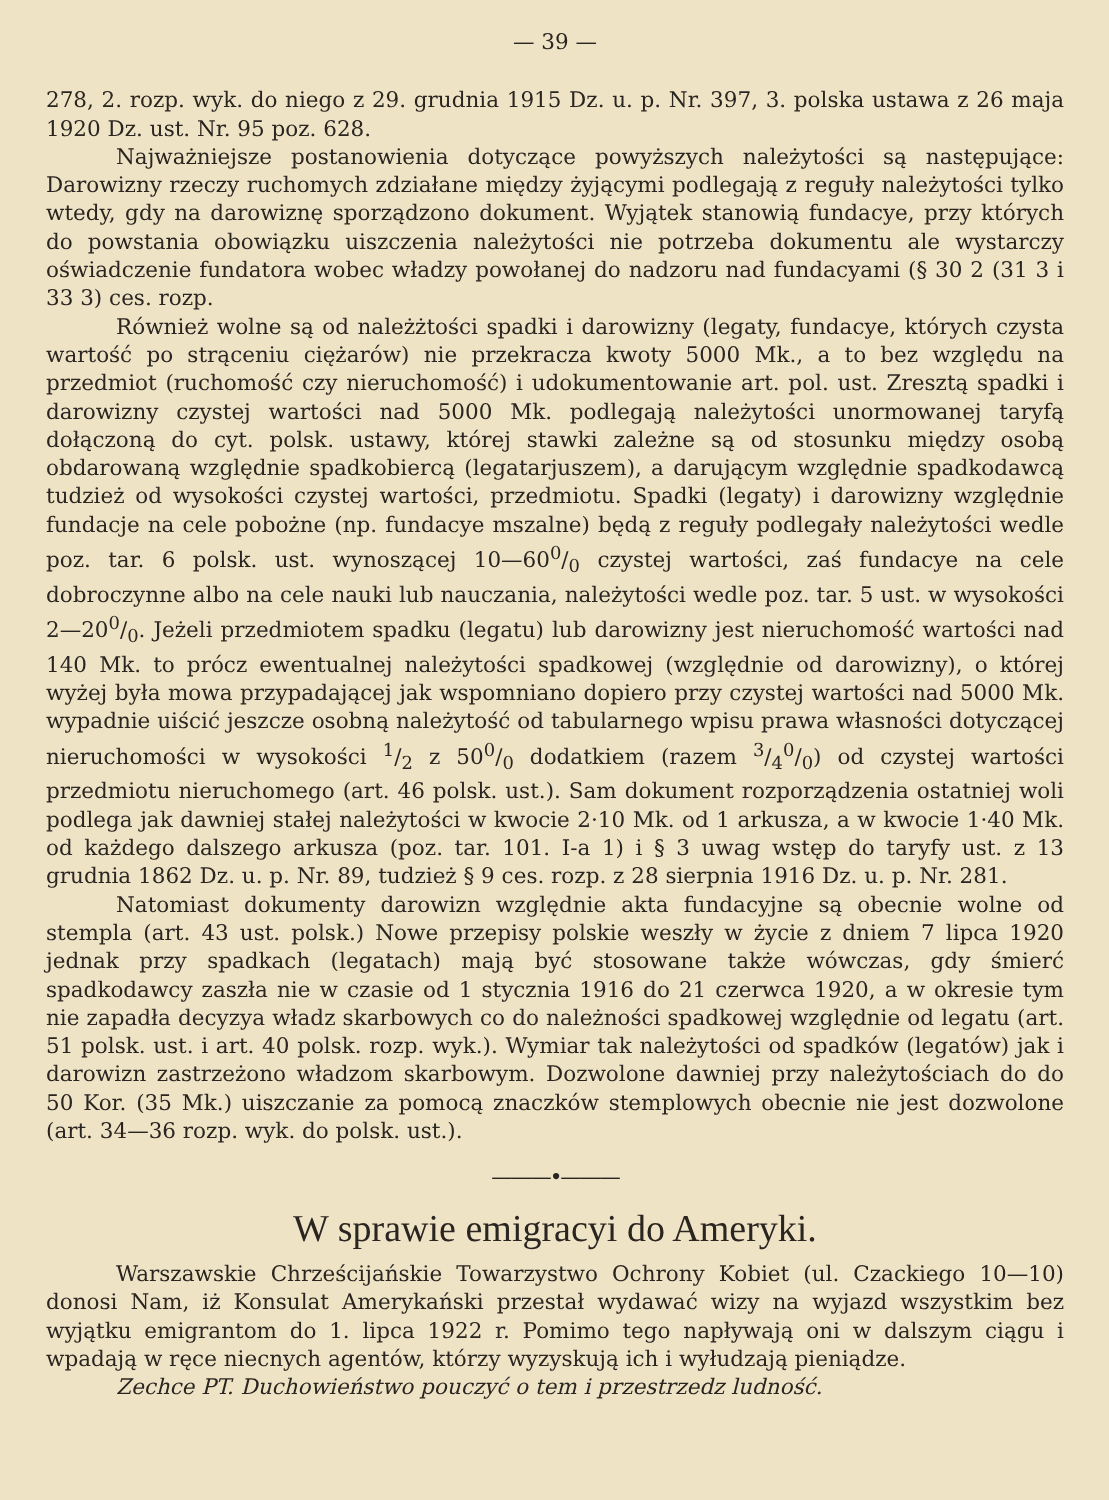— 39 —
278, 2. rozp. wyk. do niego z 29. grudnia 1915 Dz. u. p. Nr. 397, 3. polska ustawa z 26 maja 1920 Dz. ust. Nr. 95 poz. 628.
Najważniejsze postanowienia dotyczące powyższych należytości są następujące: Darowizny rzeczy ruchomych zdziałane między żyjącymi podlegają z reguły należytości tylko wtedy, gdy na darowiznę sporządzono dokument. Wyjątek stanowią fundacye, przy których do powstania obowiązku uiszczenia należytości nie potrzeba dokumentu ale wystarczy oświadczenie fundatora wobec władzy powołanej do nadzoru nad fundacyami (§ 30 2 (31 3 i 33 3) ces. rozp.
Również wolne są od należżtości spadki i darowizny (legaty, fundacye, których czysta wartość po strąceniu ciężarów) nie przekracza kwoty 5000 Mk., a to bez względu na przedmiot (ruchomość czy nieruchomość) i udokumentowanie art. pol. ust. Zresztą spadki i darowizny czystej wartości nad 5000 Mk. podlegają należytości unormowanej taryfą dołączoną do cyt. polsk. ustawy, której stawki zależne są od stosunku między osobą obdarowaną względnie spadkobiercą (legatarjuszem), a darującym względnie spadkodawcą tudzież od wysokości czystej wartości, przedmiotu. Spadki (legaty) i darowizny względnie fundacje na cele pobożne (np. fundacye mszalne) będą z reguły podlegały należytości wedle poz. tar. 6 polsk. ust. wynoszącej 10—600/0 czystej wartości, zaś fundacye na cele dobroczynne albo na cele nauki lub nauczania, należytości wedle poz. tar. 5 ust. w wysokości 2—200/0. Jeżeli przedmiotem spadku (legatu) lub darowizny jest nieruchomość wartości nad 140 Mk. to prócz ewentualnej należytości spadkowej (względnie od darowizny), o której wyżej była mowa przypadającej jak wspomniano dopiero przy czystej wartości nad 5000 Mk. wypadnie uiścić jeszcze osobną należytość od tabularnego wpisu prawa własności dotyczącej nieruchomości w wysokości 1/2 z 500/0 dodatkiem (razem 3/40/0) od czystej wartości przedmiotu nieruchomego (art. 46 polsk. ust.). Sam dokument rozporządzenia ostatniej woli podlega jak dawniej stałej należytości w kwocie 2·10 Mk. od 1 arkusza, a w kwocie 1·40 Mk. od każdego dalszego arkusza (poz. tar. 101. I-a 1) i § 3 uwag wstęp do taryfy ust. z 13 grudnia 1862 Dz. u. p. Nr. 89, tudzież § 9 ces. rozp. z 28 sierpnia 1916 Dz. u. p. Nr. 281.
Natomiast dokumenty darowizn względnie akta fundacyjne są obecnie wolne od stempla (art. 43 ust. polsk.) Nowe przepisy polskie weszły w życie z dniem 7 lipca 1920 jednak przy spadkach (legatach) mają być stosowane także wówczas, gdy śmierć spadkodawcy zaszła nie w czasie od 1 stycznia 1916 do 21 czerwca 1920, a w okresie tym nie zapadła decyzya władz skarbowych co do należności spadkowej względnie od legatu (art. 51 polsk. ust. i art. 40 polsk. rozp. wyk.). Wymiar tak należytości od spadków (legatów) jak i darowizn zastrzeżono władzom skarbowym. Dozwolone dawniej przy należytościach do do 50 Kor. (35 Mk.) uiszczanie za pomocą znaczków stemplowych obecnie nie jest dozwolone (art. 34—36 rozp. wyk. do polsk. ust.).
———•———
W sprawie emigracyi do Ameryki.
Warszawskie Chrześcijańskie Towarzystwo Ochrony Kobiet (ul. Czackiego 10—10) donosi Nam, iż Konsulat Amerykański przestał wydawać wizy na wyjazd wszystkim bez wyjątku emigrantom do 1. lipca 1922 r. Pomimo tego napływają oni w dalszym ciągu i wpadają w ręce niecnych agentów, którzy wyzyskują ich i wyłudzają pieniądze.
Zechce PT. Duchowieństwo pouczyć o tem i przestrzedz ludność.